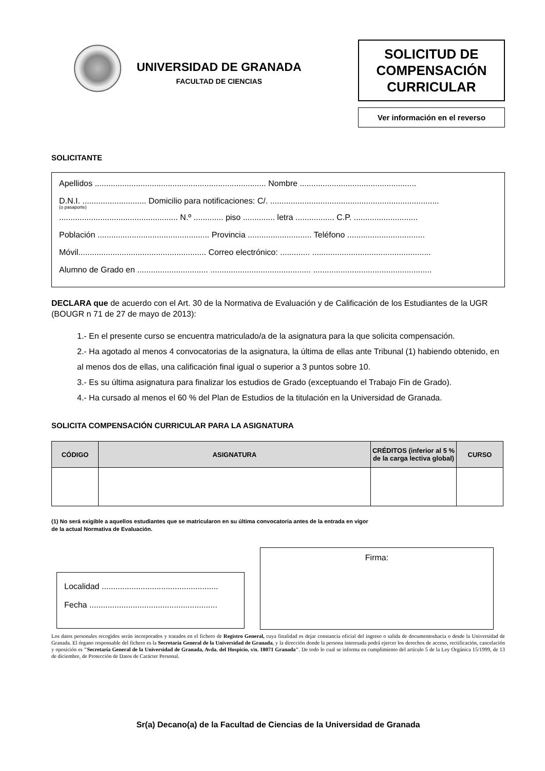UNIVERSIDAD DE GRANADA
FACULTAD DE CIENCIAS
SOLICITUD DE
COMPENSACIÓN
CURRICULAR
Ver información en el reverso
SOLICITANTE
Apellidos ........................................................................... Nombre ...................................................
D.N.I. ............................ Domicilio para notificaciones: C/. ..........................................................................
(o pasaporte)
.................................................... N.º ............. piso .............. letra ................. C.P. ............................
Población ................................................. Provincia ............................ Teléfono ..................................
Móvil........................................................ Correo electrónico: ............. ....................................................
Alumno de Grado en ............................... ............................................ ....................................................
DECLARA que de acuerdo con el Art. 30 de la Normativa de Evaluación y de Calificación de los Estudiantes de la UGR (BOUGR n 71 de 27 de mayo de 2013):
1.- En el presente curso se encuentra matriculado/a de la asignatura para la que solicita compensación.
2.- Ha agotado al menos 4 convocatorias de la asignatura, la última de ellas ante Tribunal (1) habiendo obtenido, en al menos dos de ellas, una calificación final igual o superior a 3 puntos sobre 10.
3.- Es su última asignatura para finalizar los estudios de Grado (exceptuando el Trabajo Fin de Grado).
4.- Ha cursado al menos el 60 % del Plan de Estudios de la titulación en la Universidad de Granada.
SOLICITA COMPENSACIÓN CURRICULAR PARA LA ASIGNATURA
| CÓDIGO | ASIGNATURA | CRÉDITOS (inferior al 5 % de la carga lectiva global) | CURSO |
| --- | --- | --- | --- |
(1) No será exigible a aquellos estudiantes que se matricularon en su última convocatoria antes de la entrada en vigor
de la actual Normativa de Evaluación.
Localidad ...................................................
Fecha ........................................................
Firma:
Los datos personales recogidos serán incorporados y tratados en el fichero de Registro General, cuya finalidad es dejar constancia oficial del ingreso o salida de documentoshacia o desde la Universidad de Granada. El órgano responsable del fichero es la Secretaría General de la Universidad de Granada, y la dirección donde la persona interesada podrá ejercer los derechos de acceso, rectificación, cancelación y oposición es "Secretaría General de la Universidad de Granada, Avda. del Hospicio, s/n. 18071 Granada". De todo lo cual se informa en cumplimiento del artículo 5 de la Ley Orgánica 15/1999, de 13 de diciembre, de Protección de Datos de Carácter Personal.
Sr(a) Decano(a) de la Facultad de Ciencias de la Universidad de Granada